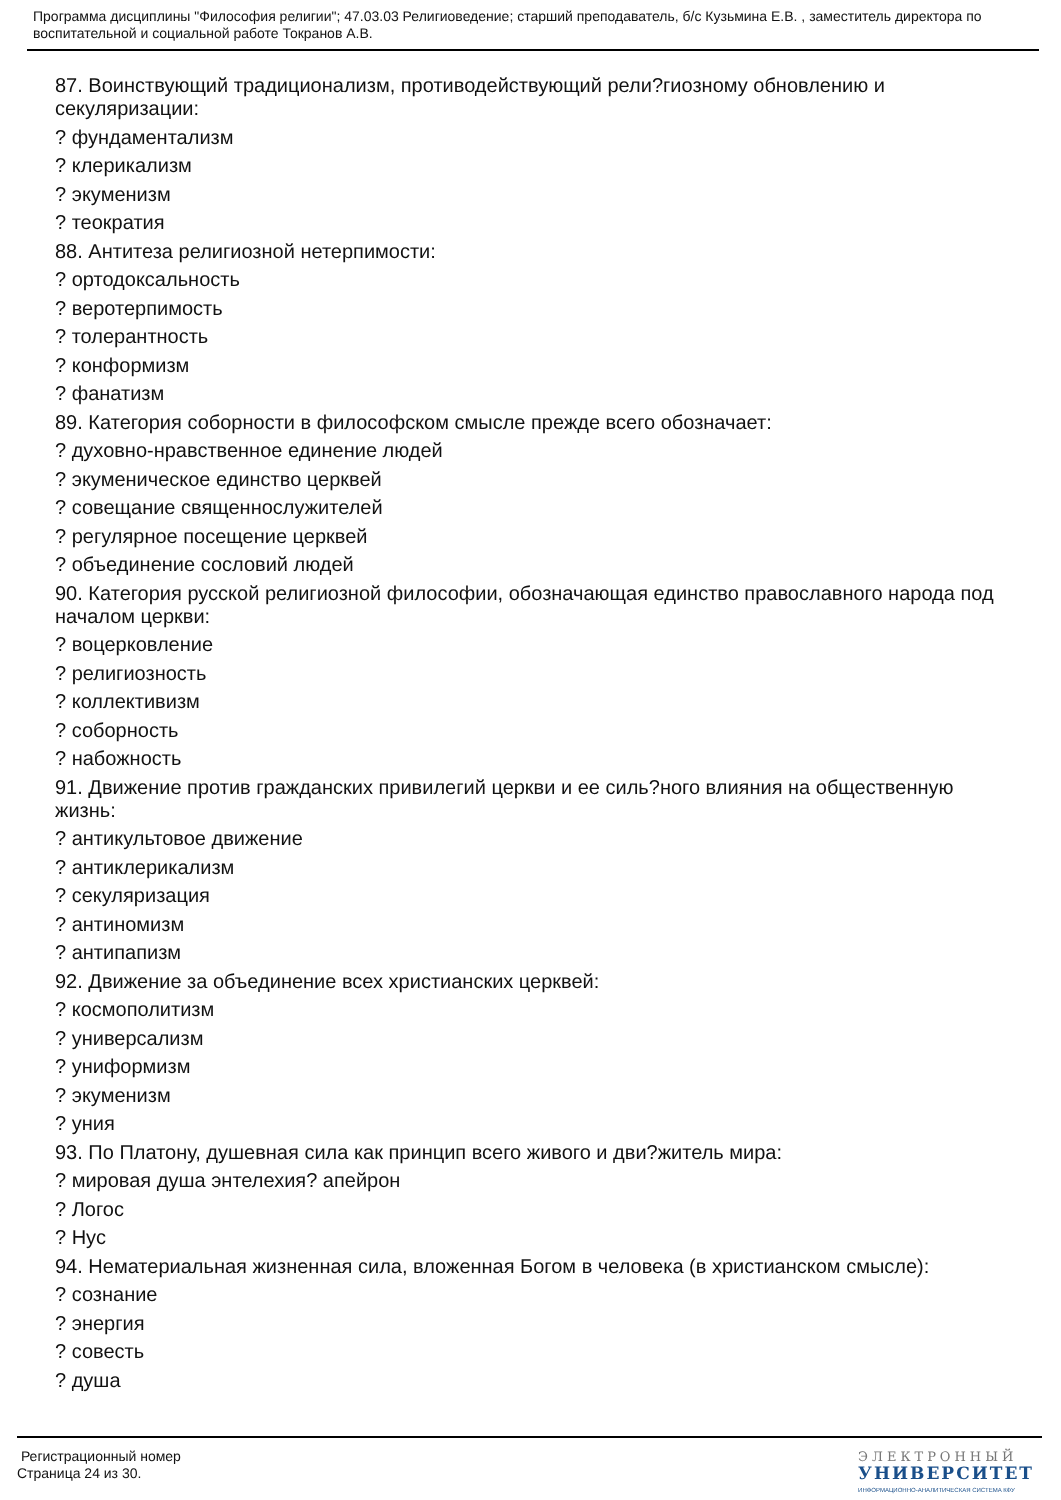Программа дисциплины "Философия религии"; 47.03.03 Религиоведение; старший преподаватель, б/с Кузьмина Е.В. , заместитель директора по воспитательной и социальной работе Токранов А.В.
87. Воинствующий традиционализм, противодействующий рели?гиозному обновлению и секуляризации:
? фундаментализм
? клерикализм
? экуменизм
? теократия
88. Антитеза религиозной нетерпимости:
? ортодоксальность
? веротерпимость
? толерантность
? конформизм
? фанатизм
89. Категория соборности в философском смысле прежде всего обозначает:
? духовно-нравственное единение людей
? экуменическое единство церквей
? совещание священнослужителей
? регулярное посещение церквей
? объединение сословий людей
90. Категория русской религиозной философии, обозначающая единство православного народа под началом церкви:
? воцерковление
? религиозность
? коллективизм
? соборность
? набожность
91. Движение против гражданских привилегий церкви и ее силь?ного влияния на общественную жизнь:
? антикультовое движение
? антиклерикализм
? секуляризация
? антиномизм
? антипапизм
92. Движение за объединение всех христианских церквей:
? космополитизм
? универсализм
? униформизм
? экуменизм
? уния
93. По Платону, душевная сила как принцип всего живого и дви?житель мира:
? мировая душа энтелехия? апейрон
? Логос
? Нус
94. Нематериальная жизненная сила, вложенная Богом в человека (в христианском смысле):
? сознание
? энергия
? совесть
? душа
Регистрационный номер
Страница 24 из 30.
ЭЛЕКТРОННЫЙ
УНИВЕРСИТЕТ
ИНФОРМАЦИОННО-АНАЛИТИЧЕСКАЯ СИСТЕМА КФУ